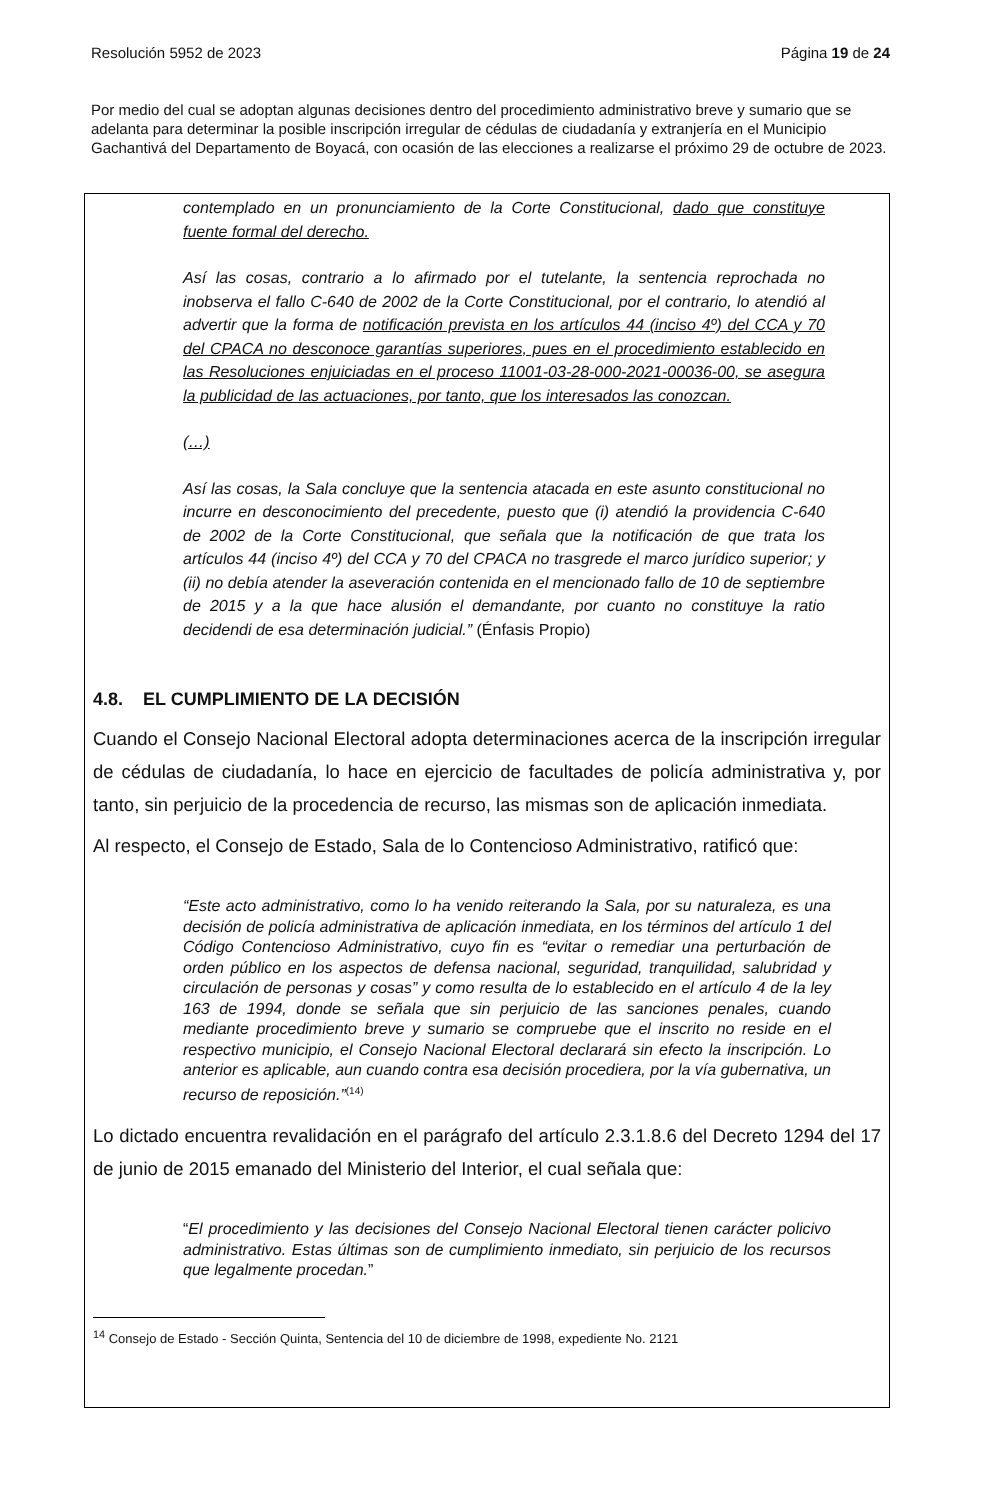Resolución 5952 de 2023 Página 19 de 24
Por medio del cual se adoptan algunas decisiones dentro del procedimiento administrativo breve y sumario que se adelanta para determinar la posible inscripción irregular de cédulas de ciudadanía y extranjería en el Municipio Gachantivá del Departamento de Boyacá, con ocasión de las elecciones a realizarse el próximo 29 de octubre de 2023.
contemplado en un pronunciamiento de la Corte Constitucional, dado que constituye fuente formal del derecho.
Así las cosas, contrario a lo afirmado por el tutelante, la sentencia reprochada no inobserva el fallo C-640 de 2002 de la Corte Constitucional, por el contrario, lo atendió al advertir que la forma de notificación prevista en los artículos 44 (inciso 4º) del CCA y 70 del CPACA no desconoce garantías superiores, pues en el procedimiento establecido en las Resoluciones enjuiciadas en el proceso 11001-03-28-000-2021-00036-00, se asegura la publicidad de las actuaciones, por tanto, que los interesados las conozcan.
(…)
Así las cosas, la Sala concluye que la sentencia atacada en este asunto constitucional no incurre en desconocimiento del precedente, puesto que (i) atendió la providencia C-640 de 2002 de la Corte Constitucional, que señala que la notificación de que trata los artículos 44 (inciso 4º) del CCA y 70 del CPACA no trasgrede el marco jurídico superior; y (ii) no debía atender la aseveración contenida en el mencionado fallo de 10 de septiembre de 2015 y a la que hace alusión el demandante, por cuanto no constituye la ratio decidendi de esa determinación judicial.” (Énfasis Propio)
4.8. EL CUMPLIMIENTO DE LA DECISIÓN
Cuando el Consejo Nacional Electoral adopta determinaciones acerca de la inscripción irregular de cédulas de ciudadanía, lo hace en ejercicio de facultades de policía administrativa y, por tanto, sin perjuicio de la procedencia de recurso, las mismas son de aplicación inmediata.
Al respecto, el Consejo de Estado, Sala de lo Contencioso Administrativo, ratificó que:
“Este acto administrativo, como lo ha venido reiterando la Sala, por su naturaleza, es una decisión de policía administrativa de aplicación inmediata, en los términos del artículo 1 del Código Contencioso Administrativo, cuyo fin es “evitar o remediar una perturbación de orden público en los aspectos de defensa nacional, seguridad, tranquilidad, salubridad y circulación de personas y cosas” y como resulta de lo establecido en el artículo 4 de la ley 163 de 1994, donde se señala que sin perjuicio de las sanciones penales, cuando mediante procedimiento breve y sumario se compruebe que el inscrito no reside en el respectivo municipio, el Consejo Nacional Electoral declarará sin efecto la inscripción. Lo anterior es aplicable, aun cuando contra esa decisión procediera, por la vía gubernativa, un recurso de reposición.”<sup>(14)</sup>
Lo dictado encuentra revalidación en el parágrafo del artículo 2.3.1.8.6 del Decreto 1294 del 17 de junio de 2015 emanado del Ministerio del Interior, el cual señala que:
“El procedimiento y las decisiones del Consejo Nacional Electoral tienen carácter policivo administrativo. Estas últimas son de cumplimiento inmediato, sin perjuicio de los recursos que legalmente procedan.”
<sup>14</sup> Consejo de Estado - Sección Quinta, Sentencia del 10 de diciembre de 1998, expediente No. 2121